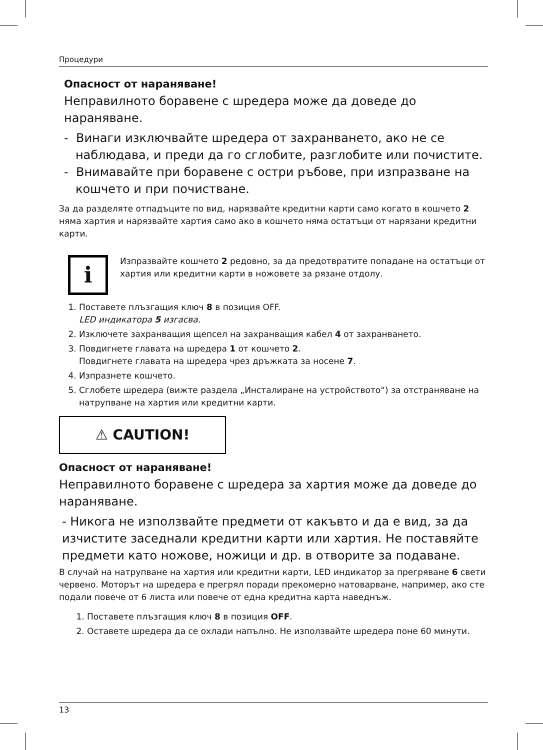Процедури
Опасност от нараняване!
Неправилното боравене с шредера може да доведе до нараняване.
- Винаги изключвайте шредера от захранването, ако не се
наблюдава, и преди да го сглобите, разглобите или почистите.
- Внимавайте при боравене с остри ръбове, при изпразване на
кошчето и при почистване.
За да разделяте отпадъците по вид, нарязвайте кредитни карти само когато в кошчето 2 няма хартия и нарязвайте хартия само ако в кошчето няма остатъци от нарязани кредитни карти.
i
Изпразвайте кошчето 2 редовно, за да предотвратите попадане на остатъци от хартия или кредитни карти в ножовете за рязане отдолу.
1. Поставете плъзгащия ключ 8 в позиция OFF.
LED индикатора 5 изгасва.
2. Изключете захранващия щепсел на захранващия кабел 4 от захранването.
3. Повдигнете главата на шредера 1 от кошчето 2.
Повдигнете главата на шредера чрез дръжката за носене 7.
4. Изпразнете кошчето.
5. Сглобете шредера (вижте раздела „Инсталиране на устройството“) за отстраняване на натрупване на хартия или кредитни карти.
⚠ CAUTION!
Опасност от нараняване!
Неправилното боравене с шредера за хартия може да доведе до нараняване.
- Никога не използвайте предмети от какъвто и да е вид, за да изчистите заседнали кредитни карти или хартия. Не поставяйте предмети като ножове, ножици и др. в отворите за подаване.
В случай на натрупване на хартия или кредитни карти, LED индикатор за прегряване 6 свети червено. Моторът на шредера е прегрял поради прекомерно натоварване, например, ако сте подали повече от 6 листа или повече от една кредитна карта наведнъж.
1. Поставете плъзгащия ключ 8 в позиция OFF.
2. Оставете шредера да се охлади напълно. Не използвайте шредера поне 60 минути.
13